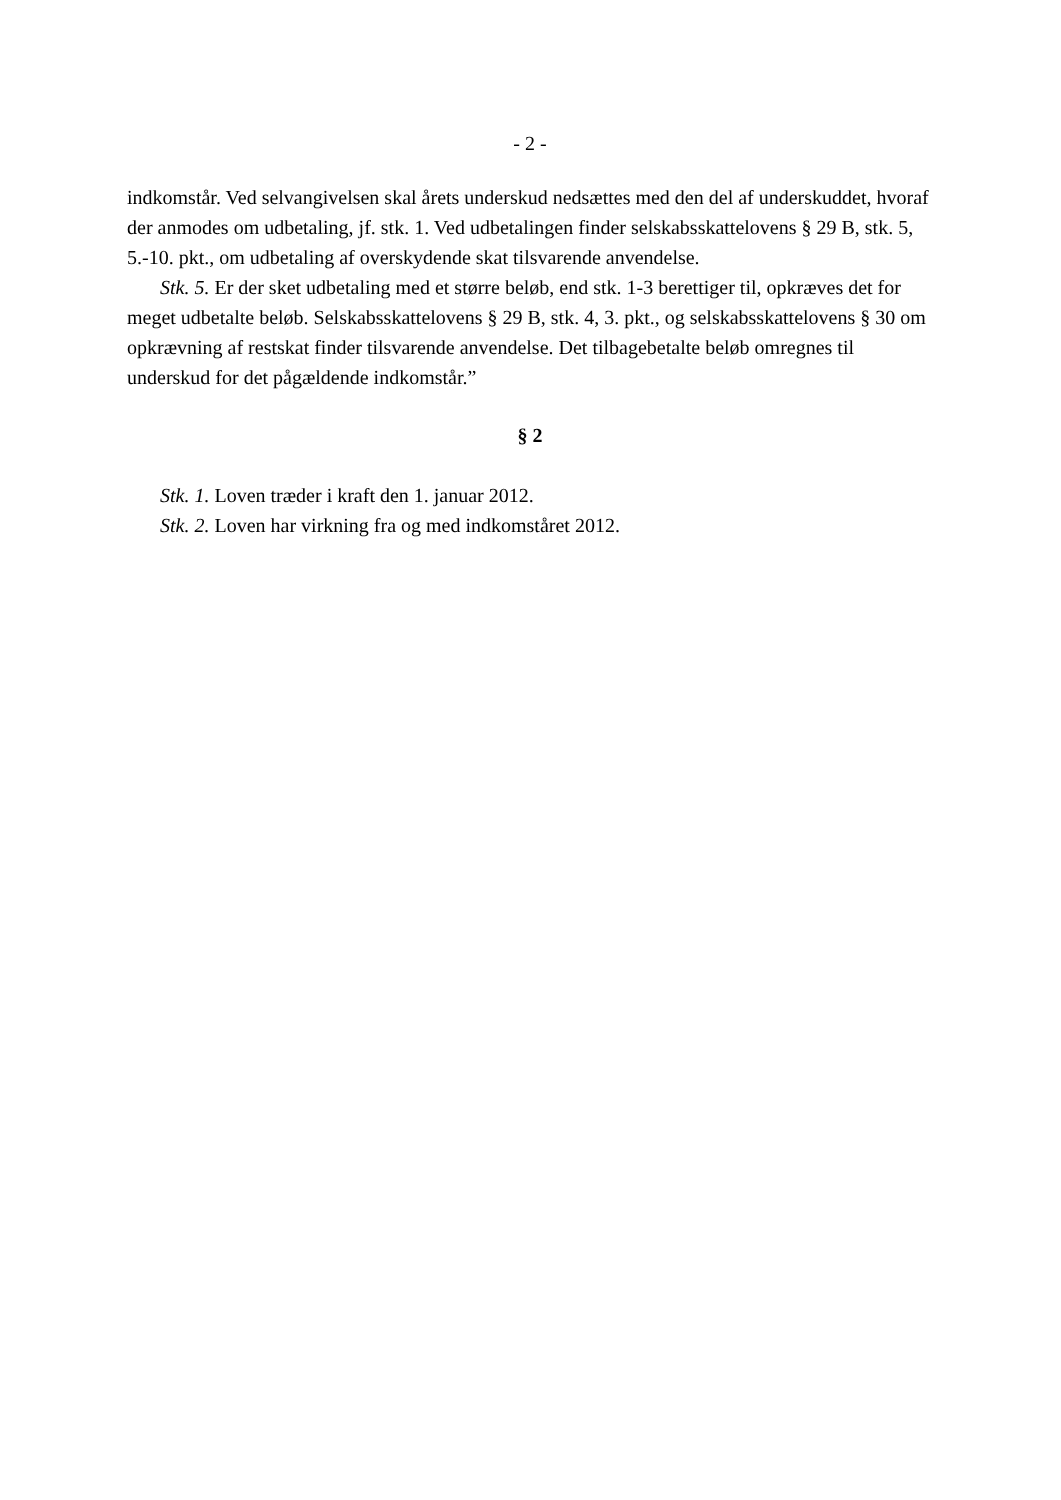- 2 -
indkomstår. Ved selvangivelsen skal årets underskud nedsættes med den del af underskuddet, hvoraf der anmodes om udbetaling, jf. stk. 1. Ved udbetalingen finder selskabsskattelovens § 29 B, stk. 5, 5.-10. pkt., om udbetaling af overskydende skat tilsvarende anvendelse.
Stk. 5. Er der sket udbetaling med et større beløb, end stk. 1-3 berettiger til, opkræves det for meget udbetalte beløb. Selskabsskattelovens § 29 B, stk. 4, 3. pkt., og selskabsskattelovens § 30 om opkrævning af restskat finder tilsvarende anvendelse. Det tilbagebetalte beløb omregnes til underskud for det pågældende indkomstår.”
§ 2
Stk. 1. Loven træder i kraft den 1. januar 2012.
Stk. 2. Loven har virkning fra og med indkomståret 2012.